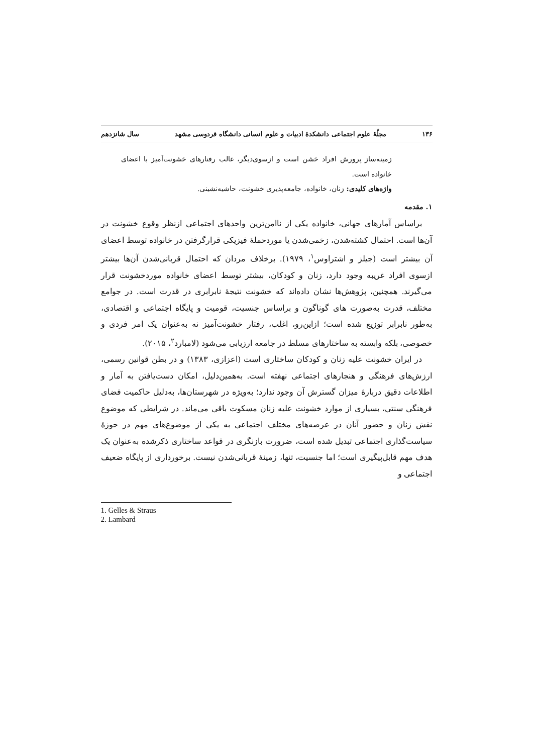۱۳۶ مجلّهٔ علوم اجتماعی دانشکدهٔ ادبیات و علوم انسانی دانشگاه فردوسی مشهد سال شانزدهم
زمینه‌ساز پرورش افراد خشن است و ازسوی‌دیگر، غالب رفتارهای خشونت‌آمیز با اعضای خانواده است.
واژه‌های کلیدی: زنان، خانواده، جامعه‌پذیری خشونت، حاشیه‌نشینی.
۱. مقدمه
براساس آمارهای جهانی، خانواده یکی از نا‌امن‌ترین واحدهای اجتماعی ازنظر وقوع خشونت در آن‌ها است. احتمال کشته‌شدن، زخمی‌شدن یا موردحملهٔ فیزیکی قرارگرفتن در خانواده توسط اعضای آن بیشتر است (جیلز و اشتراوس<sup>۱</sup>، ۱۹۷۹). برخلاف مردان که احتمال قربانی‌شدن آن‌ها بیشتر ازسوی افراد غریبه وجود دارد، زنان و کودکان، بیشتر توسط اعضای خانواده موردخشونت قرار می‌گیرند. همچنین، پژوهش‌ها نشان داده‌اند که خشونت نتیجهٔ نابرابری در قدرت است. در جوامع مختلف، قدرت به‌صورت های گوناگون و براساس جنسیت، قومیت و پایگاه اجتماعی و اقتصادی، به‌طور نابرابر توزیع شده است؛ ازاین‌رو، اغلب، رفتار خشونت‌آمیز نه به‌عنوان یک امر فردی و خصوصی، بلکه وابسته به ساختارهای مسلط در جامعه ارزیابی می‌شود (لامبارد<sup>۲</sup>، ۲۰۱۵).
در ایران خشونت علیه زنان و کودکان ساختاری است (اعزازی، ۱۳۸۳) و در بطن قوانین رسمی، ارزش‌های فرهنگی و هنجارهای اجتماعی نهفته است. به‌همین‌دلیل، امکان دست‌یافتن به آمار و اطلاعات دقیق دربارهٔ میزان گسترش آن وجود ندارد؛ به‌ویژه در شهرستان‌ها، به‌دلیل حاکمیت فضای فرهنگی سنتی، بسیاری از موارد خشونت علیه زنان مسکوت باقی می‌ماند. در شرایطی که موضوع نقش زنان و حضور آنان در عرصه‌های مختلف اجتماعی به یکی از موضوع‌های مهم در حوزهٔ سیاست‌گذاری اجتماعی تبدیل شده است، ضرورت بازنگری در قواعد ساختاری ذکرشده به‌عنوان یک هدف مهم قابل‌پیگیری است؛ اما جنسیت، تنها، زمینهٔ قربانی‌شدن نیست. برخورداری از پایگاه ضعیف اجتماعی و
1. Gelles & Straus
2. Lambard